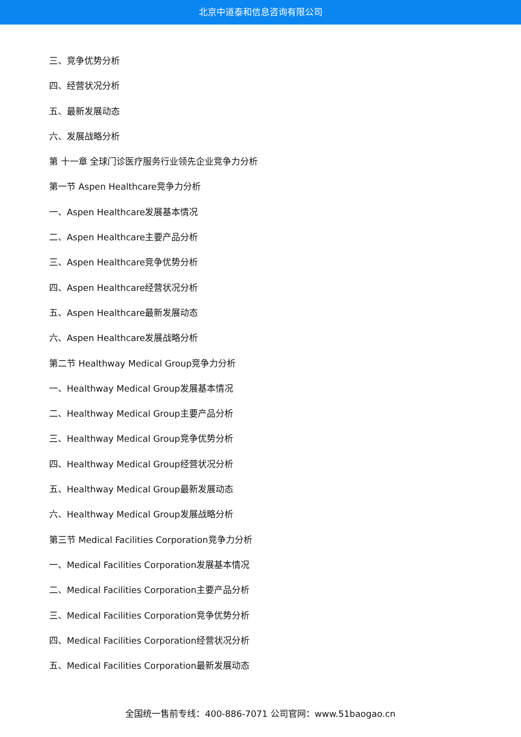北京中道泰和信息咨询有限公司
三、竞争优势分析
四、经营状况分析
五、最新发展动态
六、发展战略分析
第 十一章 全球门诊医疗服务行业领先企业竞争力分析
第一节 Aspen Healthcare竞争力分析
一、Aspen Healthcare发展基本情况
二、Aspen Healthcare主要产品分析
三、Aspen Healthcare竞争优势分析
四、Aspen Healthcare经营状况分析
五、Aspen Healthcare最新发展动态
六、Aspen Healthcare发展战略分析
第二节 Healthway Medical Group竞争力分析
一、Healthway Medical Group发展基本情况
二、Healthway Medical Group主要产品分析
三、Healthway Medical Group竞争优势分析
四、Healthway Medical Group经营状况分析
五、Healthway Medical Group最新发展动态
六、Healthway Medical Group发展战略分析
第三节 Medical Facilities Corporation竞争力分析
一、Medical Facilities Corporation发展基本情况
二、Medical Facilities Corporation主要产品分析
三、Medical Facilities Corporation竞争优势分析
四、Medical Facilities Corporation经营状况分析
五、Medical Facilities Corporation最新发展动态
全国统一售前专线：400-886-7071 公司官网：www.51baogao.cn